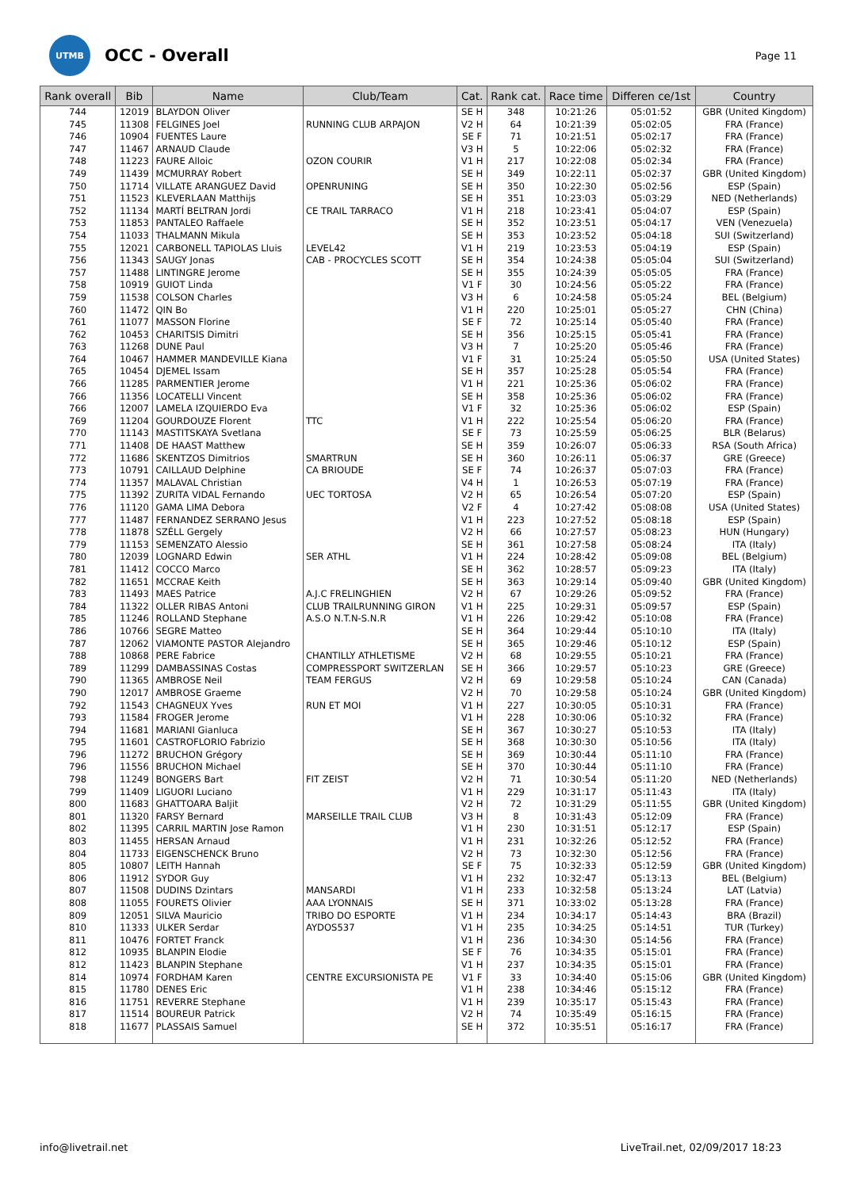UTMB
OCC - Overall
Page 11
| Rank overall | Bib | Name | Club/Team | Cat. | Rank cat. | Race time | Differen ce/1st | Country |
| --- | --- | --- | --- | --- | --- | --- | --- | --- |
| 744 | 12019 | BLAYDON Oliver | | SE H | 348 | 10:21:26 | 05:01:52 | GBR (United Kingdom) |
| 745 | 11308 | FELGINES Joel | RUNNING CLUB ARPAJON | V2 H | 64 | 10:21:39 | 05:02:05 | FRA (France) |
| 746 | 10904 | FUENTES Laure | | SE F | 71 | 10:21:51 | 05:02:17 | FRA (France) |
| 747 | 11467 | ARNAUD Claude | | V3 H | 5 | 10:22:06 | 05:02:32 | FRA (France) |
| 748 | 11223 | FAURE Alloic | OZON COURIR | V1 H | 217 | 10:22:08 | 05:02:34 | FRA (France) |
| 749 | 11439 | MCMURRAY Robert | | SE H | 349 | 10:22:11 | 05:02:37 | GBR (United Kingdom) |
| 750 | 11714 | VILLATE ARANGUEZ David | OPENRUNING | SE H | 350 | 10:22:30 | 05:02:56 | ESP (Spain) |
| 751 | 11523 | KLEVERLAAN Matthijs | | SE H | 351 | 10:23:03 | 05:03:29 | NED (Netherlands) |
| 752 | 11134 | MARTÍ BELTRAN Jordi | CE TRAIL TARRACO | V1 H | 218 | 10:23:41 | 05:04:07 | ESP (Spain) |
| 753 | 11853 | PANTALEO Raffaele | | SE H | 352 | 10:23:51 | 05:04:17 | VEN (Venezuela) |
| 754 | 11033 | THALMANN Mikula | | SE H | 353 | 10:23:52 | 05:04:18 | SUI (Switzerland) |
| 755 | 12021 | CARBONELL TAPIOLAS Lluis | LEVEL42 | V1 H | 219 | 10:23:53 | 05:04:19 | ESP (Spain) |
| 756 | 11343 | SAUGY Jonas | CAB - PROCYCLES SCOTT | SE H | 354 | 10:24:38 | 05:05:04 | SUI (Switzerland) |
| 757 | 11488 | LINTINGRE Jerome | | SE H | 355 | 10:24:39 | 05:05:05 | FRA (France) |
| 758 | 10919 | GUIOT Linda | | V1 F | 30 | 10:24:56 | 05:05:22 | FRA (France) |
| 759 | 11538 | COLSON Charles | | V3 H | 6 | 10:24:58 | 05:05:24 | BEL (Belgium) |
| 760 | 11472 | QIN Bo | | V1 H | 220 | 10:25:01 | 05:05:27 | CHN (China) |
| 761 | 11077 | MASSON Florine | | SE F | 72 | 10:25:14 | 05:05:40 | FRA (France) |
| 762 | 10453 | CHARITSIS Dimitri | | SE H | 356 | 10:25:15 | 05:05:41 | FRA (France) |
| 763 | 11268 | DUNE Paul | | V3 H | 7 | 10:25:20 | 05:05:46 | FRA (France) |
| 764 | 10467 | HAMMER MANDEVILLE Kiana | | V1 F | 31 | 10:25:24 | 05:05:50 | USA (United States) |
| 765 | 10454 | DJEMEL Issam | | SE H | 357 | 10:25:28 | 05:05:54 | FRA (France) |
| 766 | 11285 | PARMENTIER Jerome | | V1 H | 221 | 10:25:36 | 05:06:02 | FRA (France) |
| 766 | 11356 | LOCATELLI Vincent | | SE H | 358 | 10:25:36 | 05:06:02 | FRA (France) |
| 766 | 12007 | LAMELA IZQUIERDO Eva | | V1 F | 32 | 10:25:36 | 05:06:02 | ESP (Spain) |
| 769 | 11204 | GOURDOUZE Florent | TTC | V1 H | 222 | 10:25:54 | 05:06:20 | FRA (France) |
| 770 | 11143 | MASTITSKAYA Svetlana | | SE F | 73 | 10:25:59 | 05:06:25 | BLR (Belarus) |
| 771 | 11408 | DE HAAST Matthew | | SE H | 359 | 10:26:07 | 05:06:33 | RSA (South Africa) |
| 772 | 11686 | SKENTZOS Dimitrios | SMARTRUN | SE H | 360 | 10:26:11 | 05:06:37 | GRE (Greece) |
| 773 | 10791 | CAILLAUD Delphine | CA BRIOUDE | SE F | 74 | 10:26:37 | 05:07:03 | FRA (France) |
| 774 | 11357 | MALAVAL Christian | | V4 H | 1 | 10:26:53 | 05:07:19 | FRA (France) |
| 775 | 11392 | ZURITA VIDAL Fernando | UEC TORTOSA | V2 H | 65 | 10:26:54 | 05:07:20 | ESP (Spain) |
| 776 | 11120 | GAMA LIMA Debora | | V2 F | 4 | 10:27:42 | 05:08:08 | USA (United States) |
| 777 | 11487 | FERNANDEZ SERRANO Jesus | | V1 H | 223 | 10:27:52 | 05:08:18 | ESP (Spain) |
| 778 | 11878 | SZÉLL Gergely | | V2 H | 66 | 10:27:57 | 05:08:23 | HUN (Hungary) |
| 779 | 11153 | SEMENZATO Alessio | | SE H | 361 | 10:27:58 | 05:08:24 | ITA (Italy) |
| 780 | 12039 | LOGNARD Edwin | SER ATHL | V1 H | 224 | 10:28:42 | 05:09:08 | BEL (Belgium) |
| 781 | 11412 | COCCO Marco | | SE H | 362 | 10:28:57 | 05:09:23 | ITA (Italy) |
| 782 | 11651 | MCCRAE Keith | | SE H | 363 | 10:29:14 | 05:09:40 | GBR (United Kingdom) |
| 783 | 11493 | MAES Patrice | A.J.C FRELINGHIEN | V2 H | 67 | 10:29:26 | 05:09:52 | FRA (France) |
| 784 | 11322 | OLLER RIBAS Antoni | CLUB TRAILRUNNING GIRON | V1 H | 225 | 10:29:31 | 05:09:57 | ESP (Spain) |
| 785 | 11246 | ROLLAND Stephane | A.S.O N.T.N-S.N.R | V1 H | 226 | 10:29:42 | 05:10:08 | FRA (France) |
| 786 | 10766 | SEGRE Matteo | | SE H | 364 | 10:29:44 | 05:10:10 | ITA (Italy) |
| 787 | 12062 | VIAMONTE PASTOR Alejandro | | SE H | 365 | 10:29:46 | 05:10:12 | ESP (Spain) |
| 788 | 10868 | PERE Fabrice | CHANTILLY ATHLETISME | V2 H | 68 | 10:29:55 | 05:10:21 | FRA (France) |
| 789 | 11299 | DAMBASSINAS Costas | COMPRESSPORT SWITZERLAN | SE H | 366 | 10:29:57 | 05:10:23 | GRE (Greece) |
| 790 | 11365 | AMBROSE Neil | TEAM FERGUS | V2 H | 69 | 10:29:58 | 05:10:24 | CAN (Canada) |
| 790 | 12017 | AMBROSE Graeme | | V2 H | 70 | 10:29:58 | 05:10:24 | GBR (United Kingdom) |
| 792 | 11543 | CHAGNEUX Yves | RUN ET MOI | V1 H | 227 | 10:30:05 | 05:10:31 | FRA (France) |
| 793 | 11584 | FROGER Jerome | | V1 H | 228 | 10:30:06 | 05:10:32 | FRA (France) |
| 794 | 11681 | MARIANI Gianluca | | SE H | 367 | 10:30:27 | 05:10:53 | ITA (Italy) |
| 795 | 11601 | CASTROFLORIO Fabrizio | | SE H | 368 | 10:30:30 | 05:10:56 | ITA (Italy) |
| 796 | 11272 | BRUCHON Grégory | | SE H | 369 | 10:30:44 | 05:11:10 | FRA (France) |
| 796 | 11556 | BRUCHON Michael | | SE H | 370 | 10:30:44 | 05:11:10 | FRA (France) |
| 798 | 11249 | BONGERS Bart | FIT ZEIST | V2 H | 71 | 10:30:54 | 05:11:20 | NED (Netherlands) |
| 799 | 11409 | LIGUORI Luciano | | V1 H | 229 | 10:31:17 | 05:11:43 | ITA (Italy) |
| 800 | 11683 | GHATTOARA Baljit | | V2 H | 72 | 10:31:29 | 05:11:55 | GBR (United Kingdom) |
| 801 | 11320 | FARSY Bernard | MARSEILLE TRAIL CLUB | V3 H | 8 | 10:31:43 | 05:12:09 | FRA (France) |
| 802 | 11395 | CARRIL MARTIN Jose Ramon | | V1 H | 230 | 10:31:51 | 05:12:17 | ESP (Spain) |
| 803 | 11455 | HERSAN Arnaud | | V1 H | 231 | 10:32:26 | 05:12:52 | FRA (France) |
| 804 | 11733 | EIGENSCHENCK Bruno | | V2 H | 73 | 10:32:30 | 05:12:56 | FRA (France) |
| 805 | 10807 | LEITH Hannah | | SE F | 75 | 10:32:33 | 05:12:59 | GBR (United Kingdom) |
| 806 | 11912 | SYDOR Guy | | V1 H | 232 | 10:32:47 | 05:13:13 | BEL (Belgium) |
| 807 | 11508 | DUDINS Dzintars | MANSARDI | V1 H | 233 | 10:32:58 | 05:13:24 | LAT (Latvia) |
| 808 | 11055 | FOURETS Olivier | AAA LYONNAIS | SE H | 371 | 10:33:02 | 05:13:28 | FRA (France) |
| 809 | 12051 | SILVA Mauricio | TRIBO DO ESPORTE | V1 H | 234 | 10:34:17 | 05:14:43 | BRA (Brazil) |
| 810 | 11333 | ULKER Serdar | AYDOS537 | V1 H | 235 | 10:34:25 | 05:14:51 | TUR (Turkey) |
| 811 | 10476 | FORTET Franck | | V1 H | 236 | 10:34:30 | 05:14:56 | FRA (France) |
| 812 | 10935 | BLANPIN Elodie | | SE F | 76 | 10:34:35 | 05:15:01 | FRA (France) |
| 812 | 11423 | BLANPIN Stephane | | V1 H | 237 | 10:34:35 | 05:15:01 | FRA (France) |
| 814 | 10974 | FORDHAM Karen | CENTRE EXCURSIONISTA PE | V1 F | 33 | 10:34:40 | 05:15:06 | GBR (United Kingdom) |
| 815 | 11780 | DENES Eric | | V1 H | 238 | 10:34:46 | 05:15:12 | FRA (France) |
| 816 | 11751 | REVERRE Stephane | | V1 H | 239 | 10:35:17 | 05:15:43 | FRA (France) |
| 817 | 11514 | BOUREUR Patrick | | V2 H | 74 | 10:35:49 | 05:16:15 | FRA (France) |
| 818 | 11677 | PLASSAIS Samuel | | SE H | 372 | 10:35:51 | 05:16:17 | FRA (France) |
info@livetrail.net LiveTrail.net, 02/09/2017 18:23